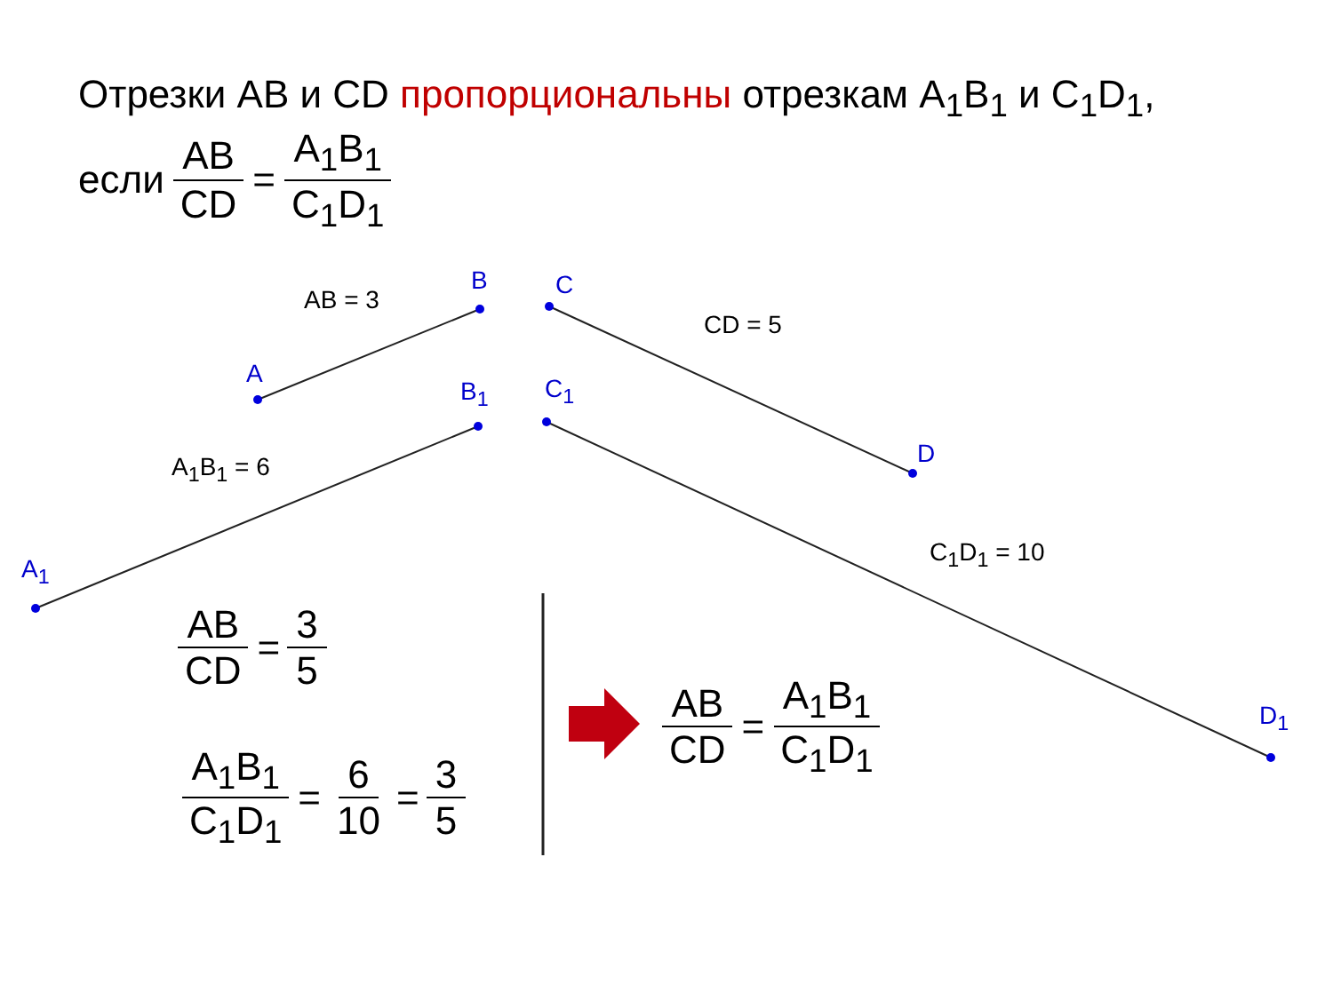Отрезки AB и CD пропорциональны отрезкам A<sub>1</sub>B<sub>1</sub> и C<sub>1</sub>D<sub>1</sub>,
если AB CD = A<sub>1</sub>B<sub>1</sub> C<sub>1</sub>D<sub>1</sub>
B C
AB = 3
CD = 5
A
B<sub>1</sub> C<sub>1</sub>
D
A<sub>1</sub>B<sub>1</sub> = 6
C<sub>1</sub>D<sub>1</sub> = 10
A<sub>1</sub>
D<sub>1</sub>
AB CD = 3 5
A<sub>1</sub>B<sub>1</sub> C<sub>1</sub>D<sub>1</sub> = 6 10 = 3 5
AB CD = A<sub>1</sub>B<sub>1</sub> C<sub>1</sub>D<sub>1</sub>